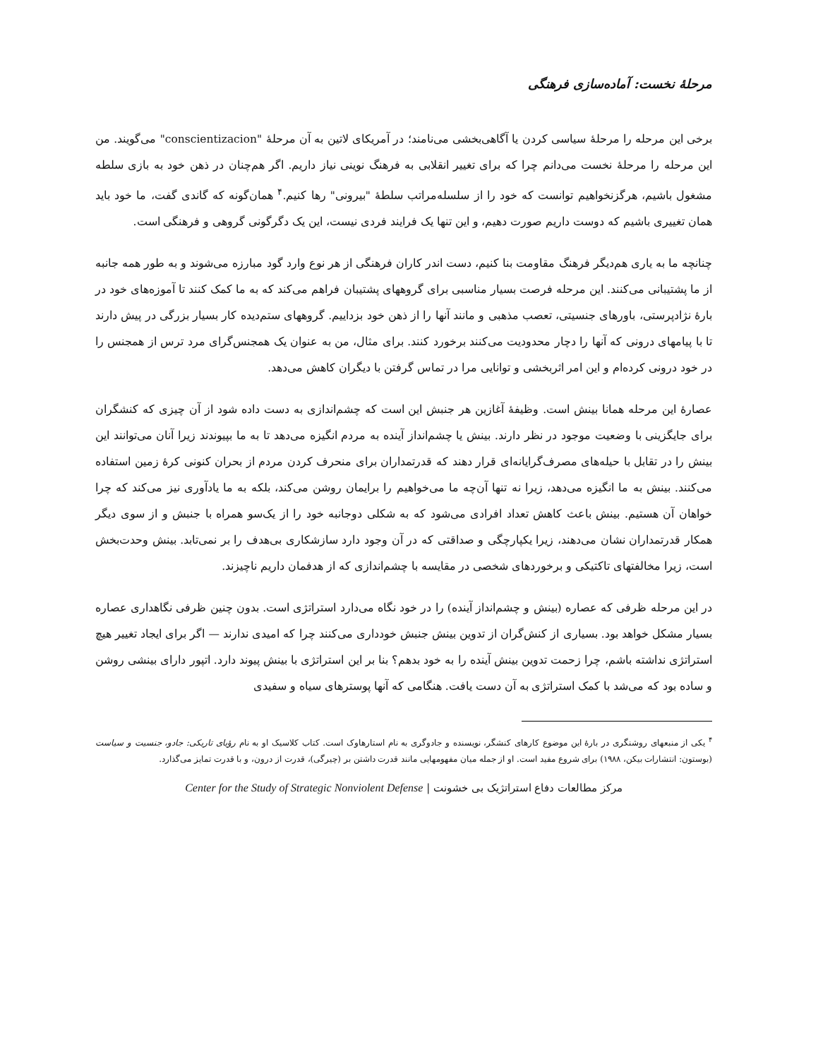مرحلهٔ نخست: آماده‌سازی فرهنگی
برخی این مرحله را مرحلهٔ سیاسی کردن یا آگاهی‌بخشی می‌نامند؛ در آمریکای لاتین به آن مرحلهٔ "conscientizacion" می‌گویند. من این مرحله را مرحلهٔ نخست می‌دانم چرا که برای تغییر انقلابی به فرهنگ نوینی نیاز داریم. اگر هم‌چنان در ذهن خود به بازی سلطه مشغول باشیم، هرگزنخواهیم توانست که خود را از سلسله‌مراتب سلطهٔ "بیرونی" رها کنیم.<sup>۴</sup> همان‌گونه که گاندی گفت، ما خود باید همان تغییری باشیم که دوست داریم صورت دهیم، و این تنها یک فرایند فردی نیست، این یک دگرگونی گروهی و فرهنگی است.
چنانچه ما به یاری هم‌دیگر فرهنگ مقاومت بنا کنیم، دست اندر کاران فرهنگی از هر نوع وارد گود مبارزه می‌شوند و به طور همه جانبه از ما پشتیبانی می‌کنند. این مرحله فرصت بسیار مناسبی برای گروههای پشتیبان فراهم می‌کند که به ما کمک کنند تا آموزه‌های خود در بارهٔ نژادپرستی، باورهای جنسیتی، تعصب مذهبی و مانند آنها را از ذهن خود بزداییم. گروههای ستم‌دیده کار بسیار بزرگی در پیش دارند تا با پیامهای درونی که آنها را دچار محدودیت می‌کنند برخورد کنند. برای مثال، من به عنوان یک همجنس‌گرای مرد ترس از همجنس را در خود درونی کرده‌ام و این امر اثربخشی و توانایی مرا در تماس گرفتن با دیگران کاهش می‌دهد.
عصارهٔ این مرحله همانا بینش است. وظیفهٔ آغازین هر جنبش این است که چشم‌اندازی به دست داده شود از آن چیزی که کنشگران برای جایگزینی با وضعیت موجود در نظر دارند. بینش یا چشم‌انداز آینده به مردم انگیزه می‌دهد تا به ما بپیوندند زیرا آنان می‌توانند این بینش را در تقابل با حیله‌های مصرف‌گرایانه‌ای قرار دهند که قدرتمداران برای منحرف کردن مردم از بحران کنونی کرهٔ زمین استفاده می‌کنند. بینش به ما انگیزه می‌دهد، زیرا نه تنها آن‌چه ما می‌خواهیم را برایمان روشن می‌کند، بلکه به ما یادآوری نیز می‌کند که چرا خواهان آن هستیم. بینش باعث کاهش تعداد افرادی می‌شود که به شکلی دوجانبه خود را از یک‌سو همراه با جنبش و از سوی دیگر همکار قدرتمداران نشان می‌دهند، زیرا یکپارچگی و صداقتی که در آن وجود دارد سازشکاری بی‌هدف را بر نمی‌تابد. بینش وحدت‌بخش است، زیرا مخالفتهای تاکتیکی و برخوردهای شخصی در مقایسه با چشم‌اندازی که از هدفمان داریم ناچیزند.
در این مرحله ظرفی که عصاره (بینش و چشم‌انداز آینده) را در خود نگاه می‌دارد استراتژی است. بدون چنین ظرفی نگاهداری عصاره بسیار مشکل خواهد بود. بسیاری از کنش‌گران از تدوین بینش جنبش خودداری می‌کنند چرا که امیدی ندارند — اگر برای ایجاد تغییر هیچ استراتژی نداشته باشم، چرا زحمت تدوین بینش آینده را به خود بدهم؟ بنا بر این استراتژی با بینش پیوند دارد. اتپور دارای بینشی روشن و ساده بود که می‌شد با کمک استراتژی به آن دست یافت. هنگامی که آنها پوسترهای سیاه و سفیدی
<sup>۴</sup> یکی از منبعهای روشنگری در بارهٔ این موضوع کارهای کنشگر، نویسنده و جادوگری به نام استارهاوک است. کتاب کلاسیک او به نام رؤیای تاریکی: جادو، جنسیت و سیاست (بوستون: انتشارات بیکن، ۱۹۸۸) برای شروع مفید است. او از جمله میان مفهومهایی مانند قدرت داشتن بر (چیرگی)، قدرت از درون، و با قدرت تمایز می‌گذارد.
مرکز مطالعات دفاع استراتژیک بی خشونت | Center for the Study of Strategic Nonviolent Defense